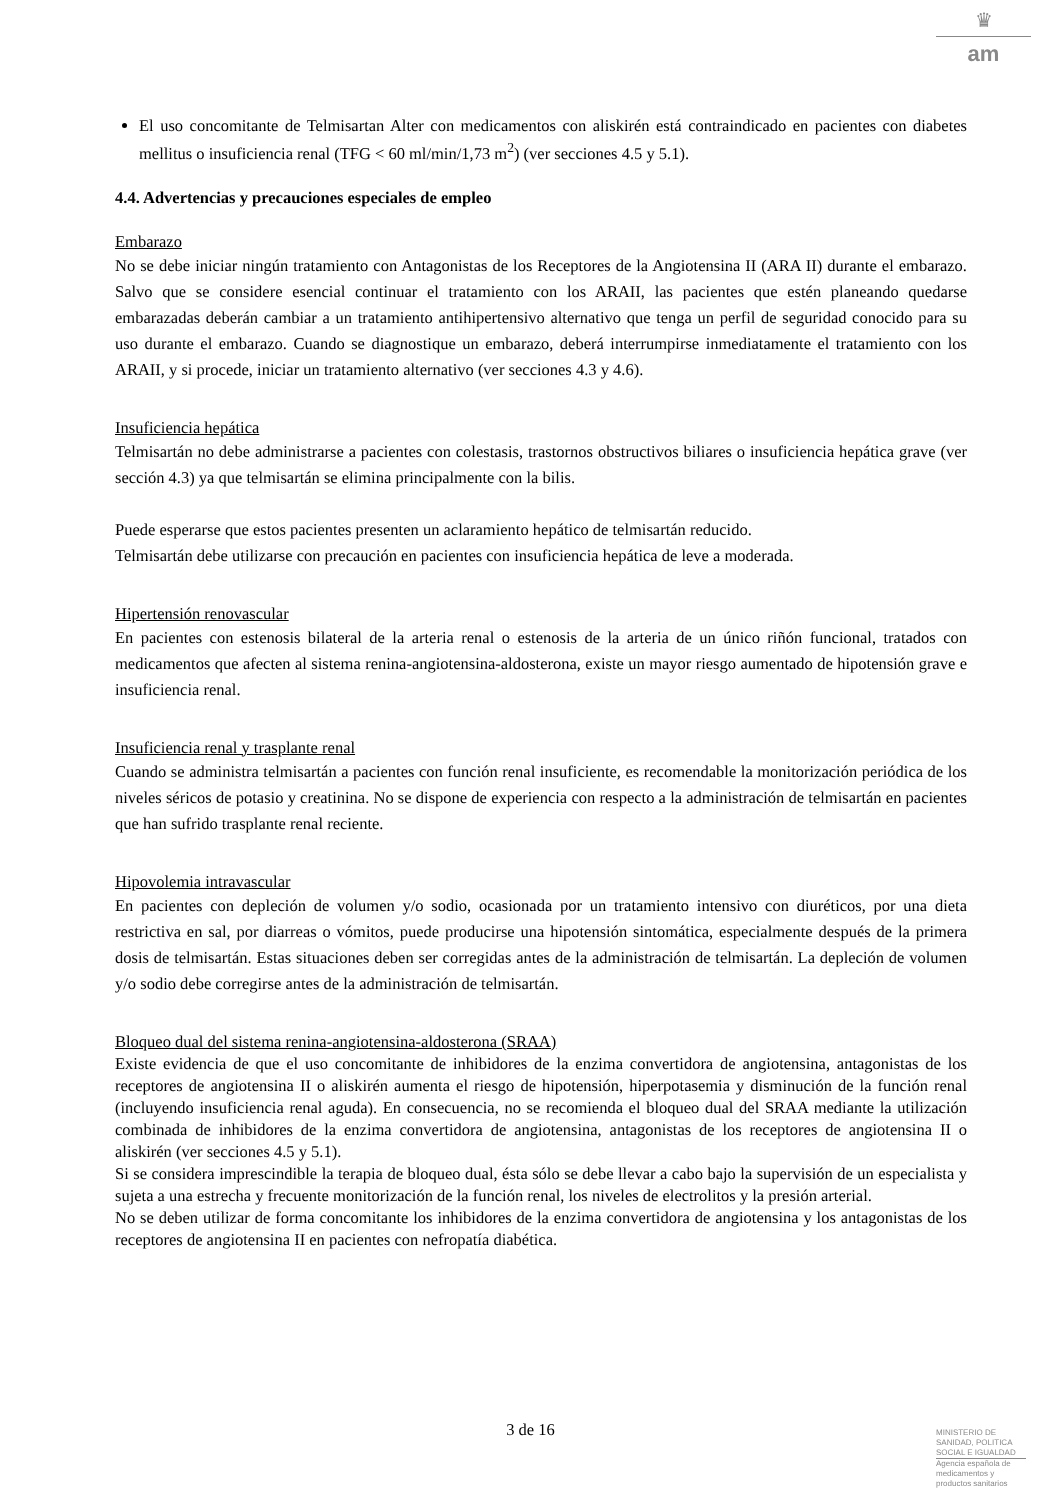♛
am
El uso concomitante de Telmisartan Alter con medicamentos con aliskirén está contraindicado en pacientes con diabetes mellitus o insuficiencia renal (TFG < 60 ml/min/1,73 m<sup>2</sup>) (ver secciones 4.5 y 5.1).
4.4. Advertencias y precauciones especiales de empleo
Embarazo
No se debe iniciar ningún tratamiento con Antagonistas de los Receptores de la Angiotensina II (ARA II) durante el embarazo. Salvo que se considere esencial continuar el tratamiento con los ARAII, las pacientes que estén planeando quedarse embarazadas deberán cambiar a un tratamiento antihipertensivo alternativo que tenga un perfil de seguridad conocido para su uso durante el embarazo. Cuando se diagnostique un embarazo, deberá interrumpirse inmediatamente el tratamiento con los ARAII, y si procede, iniciar un tratamiento alternativo (ver secciones 4.3 y 4.6).
Insuficiencia hepática
Telmisartán no debe administrarse a pacientes con colestasis, trastornos obstructivos biliares o insuficiencia hepática grave (ver sección 4.3) ya que telmisartán se elimina principalmente con la bilis.
Puede esperarse que estos pacientes presenten un aclaramiento hepático de telmisartán reducido.
Telmisartán debe utilizarse con precaución en pacientes con insuficiencia hepática de leve a moderada.
Hipertensión renovascular
En pacientes con estenosis bilateral de la arteria renal o estenosis de la arteria de un único riñón funcional, tratados con medicamentos que afecten al sistema renina-angiotensina-aldosterona, existe un mayor riesgo aumentado de hipotensión grave e insuficiencia renal.
Insuficiencia renal y trasplante renal
Cuando se administra telmisartán a pacientes con función renal insuficiente, es recomendable la monitorización periódica de los niveles séricos de potasio y creatinina. No se dispone de experiencia con respecto a la administración de telmisartán en pacientes que han sufrido trasplante renal reciente.
Hipovolemia intravascular
En pacientes con depleción de volumen y/o sodio, ocasionada por un tratamiento intensivo con diuréticos, por una dieta restrictiva en sal, por diarreas o vómitos, puede producirse una hipotensión sintomática, especialmente después de la primera dosis de telmisartán. Estas situaciones deben ser corregidas antes de la administración de telmisartán. La depleción de volumen y/o sodio debe corregirse antes de la administración de telmisartán.
Bloqueo dual del sistema renina-angiotensina-aldosterona (SRAA)
Existe evidencia de que el uso concomitante de inhibidores de la enzima convertidora de angiotensina, antagonistas de los receptores de angiotensina II o aliskirén aumenta el riesgo de hipotensión, hiperpotasemia y disminución de la función renal (incluyendo insuficiencia renal aguda). En consecuencia, no se recomienda el bloqueo dual del SRAA mediante la utilización combinada de inhibidores de la enzima convertidora de angiotensina, antagonistas de los receptores de angiotensina II o aliskirén (ver secciones 4.5 y 5.1).
Si se considera imprescindible la terapia de bloqueo dual, ésta sólo se debe llevar a cabo bajo la supervisión de un especialista y sujeta a una estrecha y frecuente monitorización de la función renal, los niveles de electrolitos y la presión arterial.
No se deben utilizar de forma concomitante los inhibidores de la enzima convertidora de angiotensina y los antagonistas de los receptores de angiotensina II en pacientes con nefropatía diabética.
3 de 16
MINISTERIO DE
SANIDAD, POLITICA
SOCIAL E IGUALDAD
Agencia española de
medicamentos y
productos sanitarios